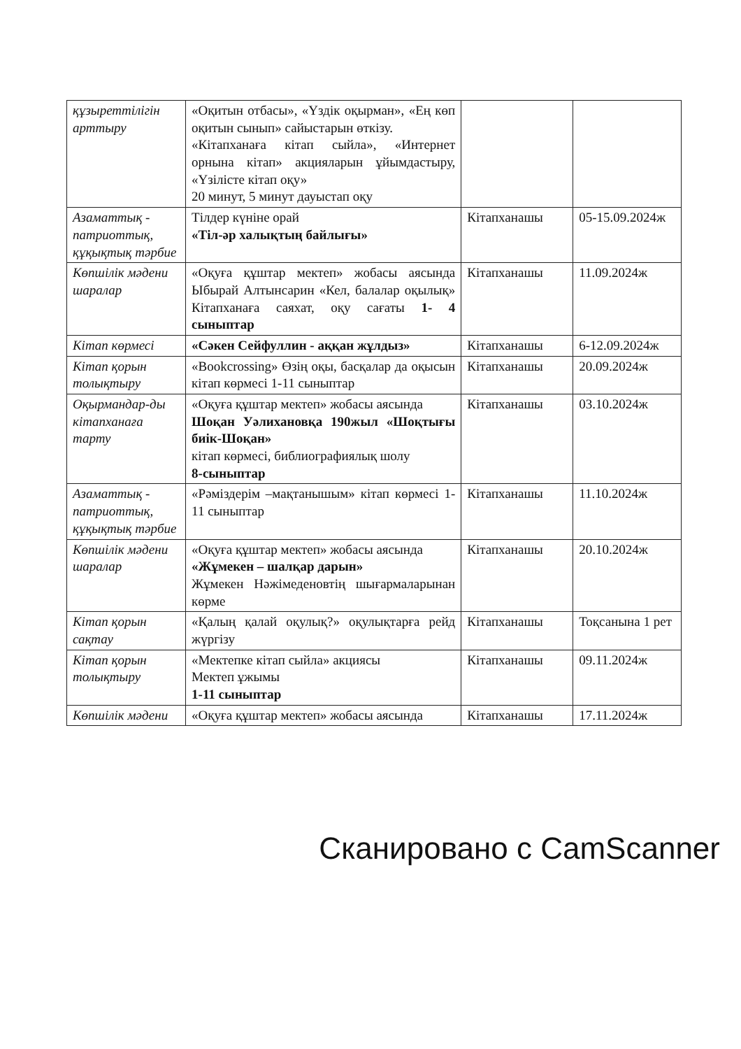| құзыреттілігін арттыру | «Оқитын отбасы», «Үздік оқырман», «Ең көп оқитын сынып» сайыстарын өткізу. «Кітапханаға кітап сыйла», «Интернет орнына кітап» акцияларын ұйымдастыру, «Үзілісте кітап оқу» 20 минут, 5 минут дауыстап оқу | | |
| Азаматтық - патриоттық, құқықтық тәрбие | Тілдер күніне орай «Тіл-әр халықтың байлығы» | Кітапханашы | 05-15.09.2024ж |
| Көпшілік мәдени шаралар | «Оқуға құштар мектеп» жобасы аясында Ыбырай Алтынсарин «Кел, балалар оқылық» Кітапханаға саяхат, оқу сағаты 1- 4 сыныптар | Кітапханашы | 11.09.2024ж |
| Кітап көрмесі | «Сәкен Сейфуллин - аққан жұлдыз» | Кітапханашы | 6-12.09.2024ж |
| Кітап қорын толықтыру | «Bookcrossing» Өзің оқы, басқалар да оқысын кітап көрмесі 1-11 сыныптар | Кітапханашы | 20.09.2024ж |
| Оқырмандар-ды кітапханаға тарту | «Оқуға құштар мектеп» жобасы аясында Шоқан Уәлихановқа 190жыл «Шоқтығы биік-Шоқан» кітап көрмесі, библиографиялық шолу 8-сыныптар | Кітапханашы | 03.10.2024ж |
| Азаматтық - патриоттық, құқықтық тәрбие | «Рәміздерім –мақтанышым» кітап көрмесі 1-11 сыныптар | Кітапханашы | 11.10.2024ж |
| Көпшілік мәдени шаралар | «Оқуға құштар мектеп» жобасы аясында «Жұмекен – шалқар дарын» Жұмекен Нәжімеденовтің шығармаларынан көрме | Кітапханашы | 20.10.2024ж |
| Кітап қорын сақтау | «Қалың қалай оқулық?» оқулықтарға рейд жүргізу | Кітапханашы | Тоқсанына 1 рет |
| Кітап қорын толықтыру | «Мектепке кітап сыйла» акциясы Мектеп ұжымы 1-11 сыныптар | Кітапханашы | 09.11.2024ж |
| Көпшілік мәдени | «Оқуға құштар мектеп» жобасы аясында | Кітапханашы | 17.11.2024ж |
Сканировано с CamScanner